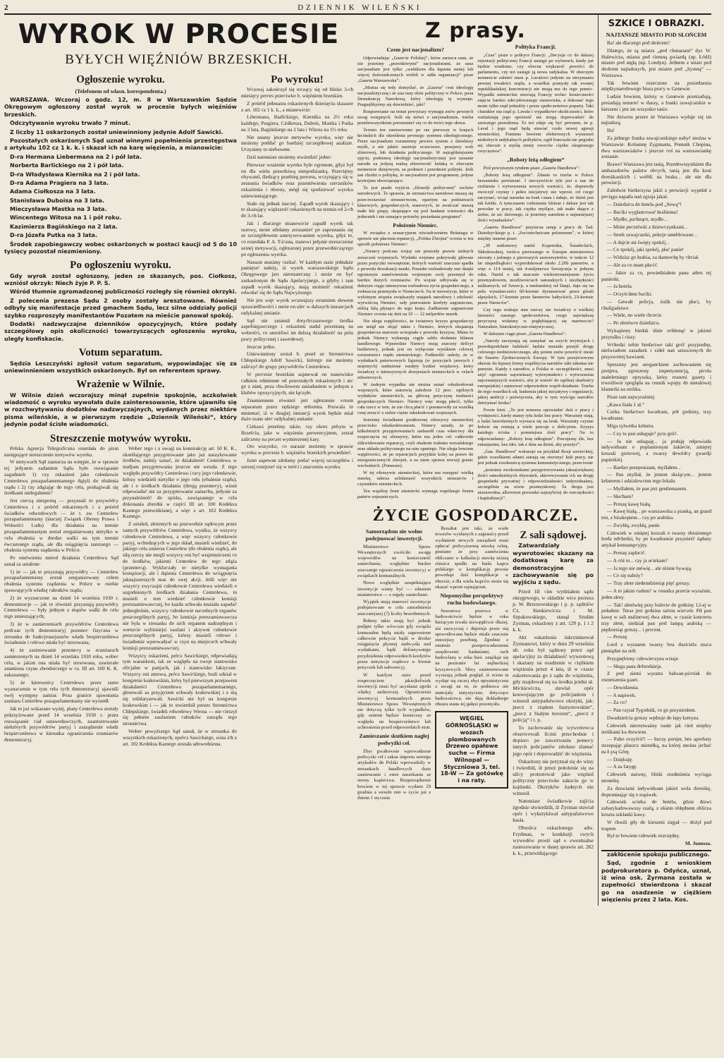2 DZIENNIK WILEŃSKI
WYROK W PROCESIE
BYŁYCH WIĘŹNIÓW BRZESKICH.
Ogłoszenie wyroku.
(Telefonem od własn. korespondenta.)
WARSZAWA. Wczoraj o godz. 12, m. 8 w Warszawskim Sądzie Okręgowym ogłoszony został wyrok w procesie byłych więźniów brzeskich.
Odczytywanie wyroku trwało 7 minut.
Z liczby 11 oskarżonych został uniewinniony jedynie Adolf Sawicki.
Pozostałych oskarżonych Sąd uznał winnymi popełnienia przestępstwa z artykułu 102 cz 1 k. k. i skazał ich na karę więzienia, a mianowicie:
D-ra Hermana Liebermana na 2 i pół lata.
Norberta Barlickiego na 2 i pół lata.
D-ra Władysława Kiernika na 2 i pół lata.
D-ra Adama Pragiera na 3 lata.
Adama Ciołkosza na 3 lata.
Stanisława Duboisa na 3 lata.
Mieczysława Mastka na 3 lata.
Wincentego Witosa na 1 i pół roku.
Kazimierza Bagińskiego na 2 lata.
D-ra Józefa Putka na 3 lata.
Środek zapobiegawczy wobec oskarżonych w postaci kaucji od 5 do 10 tysięcy pozostał niezmieniony.
Po ogłoszeniu wyroku.
Gdy wyrok został ogłoszony, jeden ze skazanych, pos. Ciołkosz, wzniósł okrzyk: Niech żyje P. P. S.
Wśród tłumnie zgromadzonej publiczności rozległy się również okrzyki.
Z polecenia prezesa Sądu 2 osoby zostały aresztowane. Również odbyły się manifestacje przed gmachem Sądu, lecz silne oddziały policji szybko rozproszyły manifestantów Pozatem na mieście panował spokój.
Dodatki nadzwyczajne dzienników opozycyjnych, które podały szczegółowy opis okoliczności towarzyszących ogłoszeniu wyroku, uległy konfiskacie.
Votum separatum.
Sędzia Leszczyński zgłosił votum separatum, wypowiadając się za uniewinnieniem wszystkich oskarżonych. Był on referentem sprawy.
Wrażenie w Wilnie.
W Wilnie dzień wczorajszy minął zupełnie spokojnie, aczkolwiek wiadomość o wyroku wywołała duże zainteresowanie, które ujawniło się w rozchwytywaniu dodatków nadzwyczajnych, wydanych przez niektóre pisma wileńskie, a w pierwszym rzędzie „Dziennik Wileński“, który jedynie podał ścisłe wiadomości.
Streszczenie motywów wyroku.
Polska Agencja Telegraficzna rozesłała do pism następujące streszczenie motywów wyroku.
W motywach Sąd zaznacza na wstępie, że w sprawie tej jedynem zadaniem Sądu było rozwiązanie zagadnień: 1) czy oskarżeni jako członkowie Centrolewu pozaparlamentarnego dążyli do obalenia rządu i 2) czy zdążając do tego celu, posługiwali się środkami nielegalnemi?
Jest rzeczą niesporną — przyznali to przywódcy Centrolewu i z pośród oskarżonych i z pośród świadków odwodowych — że t. zw. Centrolew pozaparlamentarny (inaczej Związek Obrony Prawa i Wolności Ludu) dla działania na terenie pozaparlamentarnym został zorganizowany nietylko w celu obalenia w drodze walki na tym terenie ówczesnego rządu, ale dla osiągnięcia szerszego — obalenia systemu rządzenia w Polsce.
Po omówieniu metod działania Centrolewu Sąd uznał za ustalone:
1) że — jak to przyznają przywódcy — Centrolew pozaparlamentarny został zorganizowany celem obalenia systemu rządzenia w Polsce w osobie sprawujących władzę członków rządu;
2) że wyznaczone na dzień 14 września 1930 r. demonstracje — jak to również przyznają przywódcy Centrolewu — były jednym z etapów walki do celu tego zmierzających;
3) że w zamierzeniach przywódców Centrolewu podczas tych demonstracyj przemoc fizyczna w stosunku do funkcjonarjuszów władz bezpieczeństwa świadomie i celowo miała być stosowana;
4) że zastosowanie przemocy w rozmiarach zamierzonych na dzień 14 września 1930 roku, wobec celu, w jakim ona miała być stosowana, zawierało znamiona czynu zbrodniczego w cz. III art. 100 K. K. zakazanego;
5) że kierownicy Centrolewu przez samo wyznaczenie w tym celu tych demonstracyj ujawnili swój występny zamiar. Poza granice ujawniania zamiaru Centrolew pozaparlamentarny nie wyszedł.
Jak to już wskazano wyżej, plany Centrolewu zostały pokrzyżowane przed 14 września 1930 r. przez rozwiązanie ciał ustawodawczych, zaaresztowanie niektórych przywódców partyj i zarządzenie władz bezpieczeństwa w kierunku ograniczenia rozmiarów demonstracyj.
Wobec tego i z uwagi na konstrukcję art. 50 K. K., określającego przygotowanie jako już naszykowanie środków, należy uznać, że działalność Centrolewu w stadjum przygotowania jeszcze nie weszła. Z tego względu przywódcy Centrolewu i tacy jego członkowie, którzy wiedzieli nietylko o jego celu (obalenie rządu), ale i o środkach działania (drogą przemocy), winni odpowiadać nie za przygotowanie zamachu, jedynie za przynależność do spisku, zawiązanego w celu dokonania zbrodni w części III art. 100 Kodeksu Karnego przewidzianej, a więc z art. 102 Kodeksu Karnego.
Z ustaleń, złożonych na przewodzie sądowym przez samych przywódców Centrolewu, wynika, że wszyscy członkowie Centrolewu, a więc wszyscy członkowie partyj, wchodzących w jego skład, musieli wiedzieć, do jakiego celu zmierza Centrolew (do obalenia rządu), ale siłą rzeczy nie mogli wszyscy oni być wtajemniczeni co do środków, jakiemi Centrolew do tego zdąża (przemocą). Wykluczały to nietylko wymagania konspiracji, ale i dążenia Centrolewu do wciągnięcia jaknajszerszych mas do swej akcji. Jeśli więc nie wszyscy zwyczajni członkowie Centrolewu wiedzieli o uzgodnionych środkach działania Centrolewu, to musieli o tem wiedzieć członkowie komisji porozumiewawczej, bo każda uchwała musiała zapadać jednogłośnie, wszyscy członkowie naczelnych organów poszczególnych partyj, bo komisja porozumiewawcza nie była w stosunku do nich organem nadrzędnym i wreszcie wybitniejsi zaufani i aktywni członkowie poszczególnych partyj, którzy musieli celowo i świadomie wprowadzać w czyn na miejscach uchwały komisji porozumiewawczej.
Wszyscy oskarżeni, prócz Sawickiego, odpowiadają tym warunkom, tak ze względu na swoje stanowisko oficjalne w partjach, jak i stanowisko faktyczne. Wszyscy oni zmowu, prócz Sawickiego, brali udział w kongresie krakowskim, który był pierwszym przejawem działalności Centrolewu pozaparlamentarnego, głosowali za przyjęciem uchwały krakowskiej i z nią się solidaryzowali. Sawicki nie był na kongresie krakowskim i — jak to stwierdził prezes Stronnictwa Chłopskiego, świadek odwodowy Wrona — nie cieszył się pełnem zaufaniem członków zarządu tego stronnictwa.
Wobec powyższego Sąd uznał, że w stosunku do wszystkich oskarżonych, oprócz Sawickiego, wina ich z art. 102 Kodeksu Karnego została udowodniona.
Po wyroku!
Wczoraj zakończył się toczący się od blisko 3-ch miesięcy proces przeciwko b. więźniom brzeskim.
Z pośród jedenastu oskarżonych dziesięciu skazano z art. 102 cz 1 k. k., a mianowicie:
Libermana, Barlickiego, Kiernika na 2½ roku każdego; Pragiera, Ciołkosza, Dubois, Mastka i Putka na 3 lata, Bagińskiego na 2 lata i Witosa na 1½ roku.
Nie znamy jeszcze motywów wyroku, więc nie możemy poddać go bardziej szczegółowej analizie. Uczynimy to niebawem.
Dziś natomiast możemy stwierdzić jedno:
Pierwsze wrażenie wyroku było ogromne, gdyż był on dla wielu prawdziwą niespodzianką. Przeciętny obywatel, śledzący przebieg procesu, wczytujący się w zeznania świadków oraz przemówienia rzeczników oskarżenia i obrony, mógł się spodziewać wyroku uniewinniającego.
Stało się jednak inaczej. Zapadł wyrok skazujący i to skazujący większość oskarżonych na termin od 2-ch do 3-ch lat.
Jak i dlaczego mianowicie zapadł wyrok tak surowy, może zdołamy zrozumieć po zapoznaniu się ze szczegółowem umotywowaniem wyroku, gdyż to, co rozesłała P. A. T-iczna, stanowi jedynie streszczenie ustnej motywacji, ogłoszonej przez przewodniczącego po ogłoszeniu wyroku.
Narazie musimy czekać. W każdym razie jednakże pamiętać należy, iż wyrok warszawskiego Sądu Okręgowego jest nieostateczny i może on być zaskarżonym do Sądu Apelacyjnego, a gdyby i tam zapadł wyrok skazujący, mają możność oskarżeni odwołać się do Sądu Najwyższego.
Nie jest więc wyrok wczorajszy ostatniem słowem sprawiedliwości i może on ulec w dalszych instancjach radykalnej zmianie.
Sąd nie zmienił dotychczasowego środka zapobiegawczego i oskarżeni nadal pozostaną na wolności, co umożliwi im dalszą działalność na polu pracy politycznej i zawodowej.
Jeszcze jedno.
Uniewinniony został b. poseł ze Stronnictwa Chłopskiego Adolf Sawicki, którego nie możemy zaliczyć do grupy przywódców Centrolewu.
W procesie brzeskim zajmował on stanowisko całkiem odmienne od pozostałych oskarżonych i nic go z nimi, poza chwilowem zasiadaniem w jednym z klubów opozycyjnych, nie łączyło.
Znamiennem również jest zgłoszenie votum separatum przez sędziego referenta. Pozwala to mniemać, iż w drugiej instancji wyrok będzie miał dużo szans ulec radykalnej zmianie.
Ciekawi jesteśmy także, czy okres pobytu w Brześciu, jako w więzieniu prewencyjnem, został zaliczony na poczet wymierzonej kary.
Oto wszystko, co narazie możemy w sprawie wyroku w procesie b. więźniów brzeskich powiedzieć.
Jutro zapewne zdołamy podać więcej szczegółów i szerzej rozejrzeć się w treści i znaczeniu wyroku.
Z prasy.
Czem jest nacjonalizm?
Odpowiadając „Gazecie Polskiej“, która zarzuca nam, że nie jesteśmy „prawdziwymi“ nacjonalistami, że nasz nacjonalizm jest tylko „wabikiem dla łapania mniej lub więcej doświadczonych wróbli w sidła organizacji“ pisze „Gazeta Warszawska“:
„Można się tedy domyślać, że „Gazeta“ ceni ideologję nacjonalistyczną i że zna inny obóz polityczny w Polsce, poza Demokracją Narodową, który ideologję tę wyznaje. Pragnęlibyśmy się dowiedzieć, jaki?
Rozprawianie na temat powyższy wymaga znów pewnych uwag wstępnych. Jeśli się mówi o nacjonalizmie, trzeba przedewszystkiem porozumieć się co do treści tego słowa.
Termin ten zastosowano po raz pierwszy w krajach łacińskich dla określenia pewnego systemu ideologicznego. Przez nacjonalizm rozumiemy pewien system z dziedziny myśli, a nie jakieś nastroje uczuciowe, przejawy woli zbiorowej, lub działania politycznego. W najogólniejszem ujęciu, podstawą ideologji nacjonalistycznej jest uznanie narodu za jedyną realną zbiorowość ludzką w obecnym momencie dziejowym, za podmiot i przedmiot polityki. Jeśli zaś chodzi o politykę, to nacjonalizm jest programem, jedyne kryterjum obowiązujące.
To jest punkt wyjścia „filozofji politycznej“ ruchów narodowych. To sprawia, że stronnictwa narodowe muszą się przeciwstawiać stronnictwom, opartym na podstawach klasowych, gospodarczych, stanowych, że zwalczać muszą małe lub grupy, skupiające się pod hasłami wierności dla jednostek i nie uznające potrzeby posiadania programu“.
Położenie Niemiec.
W związku z sensacyjnem oświadczeniem Brüninga w sprawie nie płacenia reparacyj, „Polska Zbrojna“ ocenia w ten sposób położenie Niemiec:
„Niemcy podczas wojny nie poniosły prawie żadnych zniszczeń wojennych. Wydatki wojenne pokrywały głównie przez pożyczki wewnętrzne, których wartość znacznie spadła z powodu dewaluacji marki. Ponadto rozbudowały one dzięki ogromnym zamówieniom wojennym swój przemysł do bardzo dużych rozmiarów. Po wojnie odbywała się w dalszym ciągu intensywna rozbudowa życia gospodarczego, a zwłaszcza przemysłu w Niemczech. Na te inwestycje, które w wybitnym stopniu zwiększyły majątek narodowy i zdolność wytwórczą Niemiec, szły przeważnie kredyty zagraniczne, obfitą falą płynące do tego kraju. Zadłużenie zagraniczne Niemiec ocenia się dziś na 10 — 12 miljardów marek.
Nie ulega wątpliwości, że światowy kryzys gospodarczy nie mógł nie objąć także i Niemiec, których ekspansja gospodarcza znacznie ucierpiała z powodu kryzysu. Mimo to jednak Niemcy wykazują ciągle saldo dodatnie bilansu handlowego. Wprawdzie Niemcy mają znaczny deficyt budżetowy, jednak jest on wyłącznie wynikiem celowej rozrzutności rządu niemieckiego. Podkreślić należy, że w wydatkach państwowych figurują (w pozycjach jawnych i utajonych) nadmierne rozdęty budżet wojskowy, który świadczy o intensywnych zbrojeniach niemieckich w celach odwetowych.
W żadnym wypadku nie można uznać odszkodowań wojennych, które stanowią zaledwie 12 proc. ogólnych wydatków niemieckich, za główną przyczynę trudności gospodarczych Niemiec. Niemcy więc mogą płacić, tylko cała rzecz w tem, że nie chcą płacić i postanowiły za wszelką cenę zrzucić z siebie ciężar odszkodowań wojennych.
Jesteśmy świadkami gwałtownej ofensywy niemieckiej przeciwko odszkodowaniom. Niemcy uznały, że po kilkoletnich przygotowaniach nadszedł czas właściwy dla rozpoczęcia tej ofensywy, która ma jeden cel: całkowite zlikwidowanie reparacyj, czyli obalenie traktatu wersalskiego oraz układu politycznego na nim opartego. Nie ulega bowiem wątpliwości, że po reparacjach przyjdzie kolej na prawo do nieograniczonych zbrojeń, a za niem sprawa rewizji granic wschodnich. (Pomorze).
W tej ofensywie niemieckiej, która ma rozegrać wielką stawkę, uderza solidarność wszystkich stronnictw i czynników niemieckich.
Ten wspólny front niemiecki wymaga wspólnego frontu państw sojuszniczych.
Polityka Francji.
„Czas“ pisze o polityce Francji: „Decyzja co do dalszej orjentacji politycznej Francji nastąpi po wyborach, kiedy już będzie wiadomo, czy obecna większość powróci do parlamentu, czy też zastąpi ją nowa radykalna. W obecnym momencie zależeć musi p. Lavalowi jedynie na utrzymaniu pewnej trwałości rządu, a wszelkie pomysły tak zwanej republikańskiej koncentracji nie mogą mu do tego pomóc. Wypadki niemieckie stawiają Francję wobec konieczności zajęcia bardzo zdecydowanego stanowiska, a dokonać tego może tylko rząd jednolity i przez społeczeństwo poparty. Taki charakter ma rząd p. Lavala i wypadkowe okoliczności, które rozluźniają jego spoistość nie mogą doprowadzić do szerszego przesilenia. To też zdaje się być pewnem, że p. Laval i jego rząd będą stawiać czoło nowej agresji niemieckiej. Pomimo bowiem efektownych wynurzeń niektórych radykalnych polityków, ogół francuski nie pogodzi się obecnie z myślą utraty owoców ciężko okupionego zwycięstwa“.
„Roboty leżą odłogiem“
Pod powyższym tytułem pisze „Gazeta Handlowa“:
„Roboty leżą odłogiem“. Zdanie to trzeba w Polsce bezustanku powtarzać. I rzeczywiście tyle jest u nas do zrobienia i wytworzenia nowych wartości, że, doprawdy owoczył czynny i pełen inicjatywy nie wprost, od czego zaczynać, wciąż narzeka na brak czasu i żałuje, że dzień jest tak krótki. A tymczasem codziennie bliższe i dalsze jest tak powolne w pracy, tak ciężko myślące, tak mało dające z siebie, że nic dziwnego, iż jesteśmy narodem o najmniejszej ilości wynalazków“.
„Gazeta Handlowa“ przytacza ustęp z pracy dr. Tad. Dziedzyckiego p. t. „Sociotechnicum polonorum“, w której między innemi pisze:
„30 milionowy naród Kopernika, Śniadeckich, Skłodowskiej, twórca pierwszego w Europie ministerstwa oświaty i jednego z pierwszych uniwersytetów, w trakcie 12 lat niepodległości wyprodukował około 2.286 patentów, a więc o 114 mniej, niż 4-miljonowa Szwajcarja w jednym roku. Naród o tak znacznie wielostronniejszem życiu przemysłowem, możliwościach naturalnych i niezbędności militarnych, od Szwecji, a tembardziej od Danji, daje się na polu wynalazczości 60-krotnie dystansować przez górali alpejskich, 17-krotnie przez farmerów bałtyckich, 23-krotnie przez Niemców“.
Czy tego rodzaju stan rzeczy nie świadczy o wielkiej bierności naszego społeczeństwa, czego największą przyczynę widzimy w pogłębiającej się martwocie? Naturalnie, biurokratyczno-etatystycznej.
W dalszym ciągu pisze „Gazeta Handlowa“:
„Narody zaczynają się zamykać na swych terytorjach i prawdopodobnie ludzkość będzie musiała przejść drogę celowego średniowiecznego, aby potem znów powrócić może do Stanów Zjednoczonych Europy. W tym przejściowym okresie do lepszej formy współżycia narodów nikt nikomu nie pomoże. Każdy z narodów, a Polska w szczególności, musi użyć ogromnie najwiekszej wytrzymałości i wytworzenia najcenniejszych wartości, aby je wnieść do ogólnej skarbnicy europejskiej i zajmować odpowiednie współ-działanie. Trzeba do tego wszelkich sił, budzenia jakiej inicjatywy i organizacji, jakiej ambicji i poświęcenia, aby w tym wyścigu narodów dotrzymać kroku?
Powie ktoś: „To jest nonsens opowiadać dziś o pracy i wydajności, kiedy mamy tylu ludzi bez pracy. Warsztaty stają, a ludzi bezrobotnych wyrzuca się na bruk. Warsztaty czynne ledwie się rentują a wiele pracuje z deficytem. Kryzys każdego ściska i pomniejsza ilość pracy“. Na to odpowiadamy: „Roboty leżą odłogiem“. Pracujemy źle, bez entuzjazmu, bez idei, tak z dnia na dzień, aby przeżyć“.
„Gaz. Handlowa“ wskazuje na przykład Rosji sowieckiej, gdzie wszelkiemi siłami starają się stworzyć kult pracy, nie jest jednak zwolennicą systemu komunistycznego, przeciwnie
„jesteśmy zwolennikami przygotowywania jaknajwiększej ilości samodzielnych obywateli, skierowywania ich na drogę gospodarki prywatnej i odpowiedzialności indywidualnej, szczególnie na niwie przemysłowej. Ta droga jest niezawodna, albowiem prowadzi najszybciej do oszczędności i kapitalizacji“.
ŻYCIE GOSPODARCZE.
Samorządom nie wolno podejmować inwestycji.
Ministerstwo Spraw Wewnętrznych zwróciło uwagę wojewodów na konieczność zaniechania, względnie bardzo znacznego ograniczenia inwestycyj w związkach komunalnych.
Nowe względnie uzupełniające inwestycje winny być — zdaniem ministerstwa — z reguły zaniechane.
Wyjątek mają stanowić inwestycje podejmowane w celu zatrudnienia znaczniejszej (?) liczby bezrobotnych.
Roboty takie mają być jednak podjęte tylko wówczas gdy związki komunalne będą miały zapewnione całkowite pokrycie bądź w drodze osiągnięcia płynnej nadwyżki nad wydatkami, bądź definitywnego przydzielenia odpowiednich kredytów przez instytucje rządowe w formie pożyczek lub subwencyj.
W każdym razie przed rozpoczęciem jakiejkolwiek inwestycji musi być uzyskana zgoda władzy nadzorczej. Ograniczenia inwestycyj komunalnych przez Ministerstwo Spraw Wewnętrznych nie dotyczą tylko tych wypadków, gdy remont będzie konieczny ze względu na bezpieczeństwo lub uchronienia przed odpowiednich strat.
Zamieszanie skutkiem nagłej podwyżki ceł.
Zbyt gwałtownie wprowadzone podwyżki ceł i zakaz importu szeregu artykułów do Polski wprowadziły w stosunkach handlowych duże zamieszanie i ostre narzekania ze strony kupiectwa. Rozporządzenie bowiem w tej sprawie wydano 29 grudnia a weszło ono w życie już z dniem 1 stycznia
Rezultat jest taki, że wiele towarów wysłanych z zagranicy przed wydaniem nowych zarządzeń musi opłacać podwyższoną stawkę celną, pomimo że przy zamówieniu obliczano w kalkulacji stawkę niższą różnica spadła na barki kupca polskiego w komplikację pewnie powoduje dziś komplikacje w obrocie, a dla wielu kupców może się okazać wprost rujnującem.
Niepomyślne perspektywy ruchu budowlanego.
Sezonowa przerwa w budownictwie będzie w roku bieżącym trwała niewątpliwie dłużej, niż zazwyczaj i depresja przez nią spowodowana będzie miała znacznie ostrzejszy przebieg. Zgodnie z ostatnio przeprowadzonemi urzędowemi badaniami, ruch budowlany w roku bież. znajduje się na poziomie lat najbardziej kryzysowych. Sfery zainteresowane wyrażają jednak pogląd, iż ocena ta wydaje się raczej zbyt optymistyczna z uwagi na to, że podstawa nie materjały statystyczne, dotyczące budownictwa, nie dają dokładnego obrazu stanu tej gałęzi przemysłu.
WĘGIEL GÓRNOŚLĄSKI w wozach plombowanych Drzewo opałowe suche — Firma Wilnopal — Styczniowa 3, tel. 18-W — Za gotówkę i na raty.
Z sali sądowej.
Zatwardziały wywrotowiec skazany na dodatkową karę za demonstracyjne zachowywanie się po wyjściu z sądu.
Przed III cim wydziałem sądu okręgowego, w składzie wice prezesa p. W. Brzozowskiego i p. p. sędziów Cz. Sienkiewicza i M. Szpakowskiego, stanął Szulim Żyrman, oskarżony z art. 129 p. 1 i 2 k. k.
Akt oskarżenia inkryminował Żyrmanowi, który w dniu 29 września ub. roku był sądzony przez sąd apelacyjny za działalność wywrotową i skazany na osadzenie w ciężkiem więzieniu przez 4 lata, iż w czasie eskortowania go z sądu do więzienia, gdy znajdował się na środku jezdni ul. Mickiewicza, stawiał opór konwojującym go policjantom i wznosił antypaństwowe okrzyki, jak: precz z rządem faszystowskim“, „precz z białym terorem“, „precz z policją“ i t. p.
To zachowanie się wywrotowca obserwowali liczni przechodnie i dopiero po zawezwaniu pomocy innych policjantów zdołano zlamać jego opór i doprowadzić do więzienia.
Oskarżony nie przyznał się do winy i twierdził, iż przez położenie się na ulicy protestował jako więzień polityczny przeciwko zakuciu go w kajdanki. Okrzyków żadnych nie wznosił.
Natomiast świadkowie zajścia zgodnie stwierdzili, iż Żyrman stawiał opór i wykrzykiwał antypaństwowe hasła.
Obrońca oskarżonego adw. Frydman, w konkluzji swych wywodów prosił sąd o ewentualne zastosowanie w danej sprawie art. 262 k. k., przewidującego
SZKICE I OBRAZKI.
NAJTAŃSZE MIASTO POD SŁOŃCEM
Ba! ale dlaczego pod słońcem?
Dlatego, że są miasta „pod chmurami“ dyr. W. Hulewicza, miasta pod ciemną gwiazdą (np. Łódź) miasto pod mgłą (np. Londyn). Jednem z miast pod słońcem najtańszych, jest miasto pod „Syreną“ — Warszawa.
Tak bowiem orzeczono na posiedzeniu międzynarodowego biura pracy w Genewie.
Ludzie bowiem, którzy w Genewie przesiadują, posiadają sennosć w duszy, a franki szwajcarskie w kieszeni i jest im wszystko tanio.
Nie dziwota przeto że Warszawa wydaje się im najtańszą.
Ha!
Za jednego franka szwajcarskiego nabyć można w Warszawie: Kolumnę Zygmunta, Pomnik Chopina, dwu warszawiaków i jeszcze coś na warszawiankę zostanie.
Brawo! Warszawa jest tanią. Przedewszystkiem dla ambasadorów państw obcych, tanią jest dla koni dorożkarskich i wróbli na bruku... ale nie dla prowincji.
Zaledwie biedaczyna jakiś z prowincji wypełzł z pociągu napada nań zgraja jakaś.
— Dziedzicu do hotelu pod „Sową“!
— Buciki wyglancować hrabiemu!
— Mydło, pachnące, mydło...
— Może pocztówki z dziewczynkami...
— Serek szwajcarski, pokoje umeblowane...
— A dajcie mi święty spokój...
— Co spokój, jaki spokój, płać panie!
— Widzisz go hrabia, za darmochę by chciał.
— Ale za co mam płacić.
— Jakto za co, powiedziałem panu adres tej panienki.
— Ja hotelu.
— Oczyściłem buciki.
— Gewałt policja, żulik nie płaci, by chuligaństwo.
— Wiele, no wiele chcecie.
— Po złotówce dziedzicu.
Wykupiony biedak idzie ochłonąć w jakimś przytulku i ciszy.
Wchodzi sobie biedactwo taki gość przyjezdny, nieświadom zasadzek i sideł nań ustawionych do przyzwoitej kawiarni.
Speszony jest aroganckiem zachowaniem się portjera, zgorszony impertynencją, picola małoletniego opryszka, który roznosi gazety i trwożliwie spogląda na cennik wpięty do metalowej klamerki na stoliku.
Pisze tam najwyraźniej:
„Kawa biała 1 zł.“
Czeka biedactwo kwadrans, pół godziny, trzy kwadranse.
Miga sylwetka kelnera.
— Czy tu pan usługuje? pyta gość.
— Ja nie usługuję... ja podaję odpowiada indywiduum o poplamionym żakiecie, zmiętej koszuli gorsowej, a twarzy dowódcy gwardji papieskiej.
— Bardzo przepraszam, myślałem...
— Pan myślał, że jestem służącym... jestem kelnerem i udzialowcem tego lokalu.
— Myślałem, że pan jest gentlemanem.
— Słucham?
— Proszę kawę białą.
— Kawę białą... po warszawsku z pianką, an grand ton, z biszkoptem... czy po arabsku.
— Zwykłą, zwykłą, panie.
Człowiek w zmiętej koszuli o twarzy obrażonego lorda odchodzi, by po kwadransie przynieść żądany artykuł konsumpcyjny.
— Proszę zapłacić.
— A cóż to... czy ja uciekam?
— Ja tego nie mówię... ale różnie bywają.
— Co się należy?
— Trzy złote siedemdziesiąt pięć groszy.
— A to jakim cudem? w cenniku przecie wyraźnie, jeden złoty.
— Tak! złotówkę przy bufecie do godziny 12-ej w południe. Teraz jest godzina szósta wieczór. Pił pan kawę w sali malinowej dwa złote, w czasie koncertu trzy złote, siedział pan pod lampą arabską — piędziesiąt groszy... i procent.
— Proszę.
Lord z wyrazem twarzy boa dusiciela rzuca pieniądze na stół.
Przygnębiony człowieczyna wstaje.
— Sługa pana dobrodzieja.
Z pod ziemi wyrasta bałwan-picolak do roznoszenia gazet.
— Dowidzenia.
— A napiwek.
— Za co?
— Pan czytał Tygodnik, co go przyniosłem.
Dwadzieścia groszy wędruje do łapy kretyna.
Człowiek nieroztważny sunie jak cień między stolikami ku drzwiom.
— Palto oczyścić! — huczy portjer, bez aprobaty strzepując płaszcz miotełką, na której można jechać na Łysą Górę.
— Dziękuję.
— A za fatygę.
Człowiek naiwny, bliski rozdmienia wyciąga monetkę.
Za drzwiami indywiduum jakieś wola dorożkę, dopominając się o napiwek.
Człowiek ucieka do hotelu, gdzie drzwi zabarykadowawszy szafą, z okiem obłędnem oblicza kosztu szklanki kawy.
W chwili gdy do kieszeni sięgał — dożył pad trupem.
Był to bowiem człowiek oszczędny.
M. Junosza.
zakłócenie spokoju publicznego.
Sąd, zgodnie z wnioskiem podprokuratora p. Odyńca, uznał, iż wina osk. Żyrmana została w zupełności stwierdzona i skazał go na osadzenie w ciężkiem więzieniu przez 2 lata. Kos.